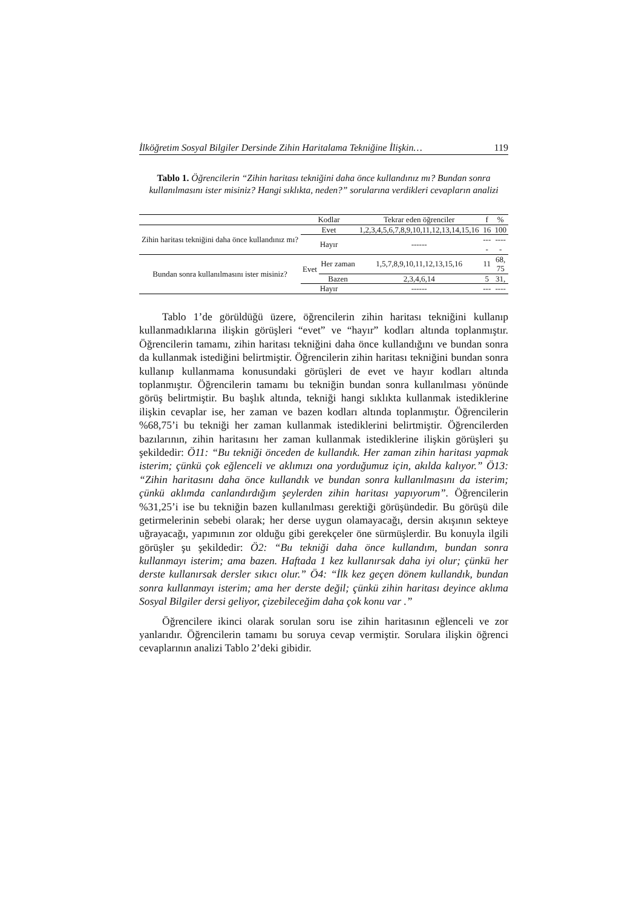İlköğretim Sosyal Bilgiler Dersinde Zihin Haritalama Tekniğine İlişkin… 119
Tablo 1. Öğrencilerin “Zihin haritası tekniğini daha önce kullandınız mı? Bundan sonra kullanılmasını ister misiniz? Hangi sıklıkta, neden?” sorularına verdikleri cevapların analizi
| | Kodlar | | Tekrar eden öğrenciler | f | % |
| --- | --- | --- | --- | --- | --- |
| Zihin haritası tekniğini daha önce kullandınız mı? | Evet | | 1,2,3,4,5,6,7,8,9,10,11,12,13,14,15,16 | 16 | 100 |
| | Hayır | | ------ | --- - | ---- - |
| Bundan sonra kullanılmasını ister misiniz? | Evet | Her zaman | 1,5,7,8,9,10,11,12,13,15,16 | 11 | 68, 75 |
| | | Bazen | 2,3,4,6,14 | 5 | 31, |
| | Hayır | | ------ | --- | ---- |
Tablo 1’de görüldüğü üzere, öğrencilerin zihin haritası tekniğini kullanıp kullanmadıklarına ilişkin görüşleri “evet” ve “hayır” kodları altında toplanmıştır. Öğrencilerin tamamı, zihin haritası tekniğini daha önce kullandığını ve bundan sonra da kullanmak istediğini belirtmiştir. Öğrencilerin zihin haritası tekniğini bundan sonra kullanıp kullanmama konusundaki görüşleri de evet ve hayır kodları altında toplanmıştır. Öğrencilerin tamamı bu tekniğin bundan sonra kullanılması yönünde görüş belirtmiştir. Bu başlık altında, tekniği hangi sıklıkta kullanmak istediklerine ilişkin cevaplar ise, her zaman ve bazen kodları altında toplanmıştır. Öğrencilerin %68,75’i bu tekniği her zaman kullanmak istediklerini belirtmiştir. Öğrencilerden bazılarının, zihin haritasını her zaman kullanmak istediklerine ilişkin görüşleri şu şekildedir: Ö11: “Bu tekniği önceden de kullandık. Her zaman zihin haritası yapmak isterim; çünkü çok eğlenceli ve aklımızı ona yorduğumuz için, akılda kalıyor.” Ö13: “Zihin haritasını daha önce kullandık ve bundan sonra kullanılmasını da isterim; çünkü aklımda canlandırdığım şeylerden zihin haritası yapıyorum”. Öğrencilerin %31,25’i ise bu tekniğin bazen kullanılması gerektiği görüşündedir. Bu görüşü dile getirmelerinin sebebi olarak; her derse uygun olamayacağı, dersin akışının sekteye uğrayacağı, yapımının zor olduğu gibi gerekçeler öne sürmüşlerdir. Bu konuyla ilgili görüşler şu şekildedir: Ö2: “Bu tekniği daha önce kullandım, bundan sonra kullanmayı isterim; ama bazen. Haftada 1 kez kullanırsak daha iyi olur; çünkü her derste kullanırsak dersler sıkıcı olur.” Ö4: “İlk kez geçen dönem kullandık, bundan sonra kullanmayı isterim; ama her derste değil; çünkü zihin haritası deyince aklıma Sosyal Bilgiler dersi geliyor, çizebileceğim daha çok konu var .”
Öğrencilere ikinci olarak sorulan soru ise zihin haritasının eğlenceli ve zor yanlarıdır. Öğrencilerin tamamı bu soruya cevap vermiştir. Sorulara ilişkin öğrenci cevaplarının analizi Tablo 2’deki gibidir.